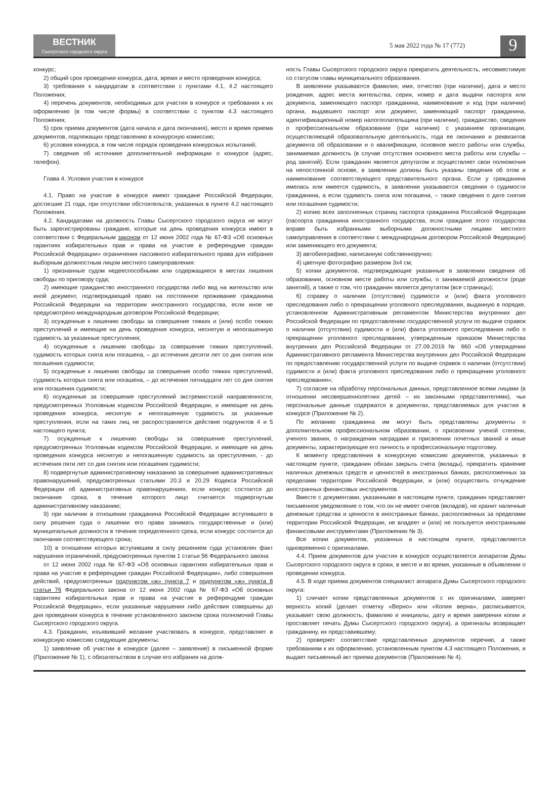ВЕСТНИК
Сысертского городского округа
5 мая 2022 года № 17 (772)
9
конкурс;
2) общий срок проведения конкурса, дата, время и место проведения конкурса;
3) требования к кандидатам в соответствии с пунктами 4.1, 4.2 настоящего Положения;
4) перечень документов, необходимых для участия в конкурсе и требования к их оформлению (в том числе формы) в соответствии с пунктом 4.3 настоящего Положения;
5) срок приема документов (дата начала и дата окончания), место и время приема документов, подлежащих представлению в конкурсную комиссию;
6) условия конкурса, в том числе порядок проведения конкурсных испытаний;
7) сведения об источнике дополнительной информации о конкурсе (адрес, телефон).
Глава 4. Условия участия в конкурсе
4.1. Право на участие в конкурсе имеют граждане Российской Федерации, достигшие 21 года, при отсутствии обстоятельств, указанных в пункте 4.2 настоящего Положения.
4.2. Кандидатами на должность Главы Сысертского городского округа не могут быть зарегистрированы граждане, которые на день проведения конкурса имеют в соответствии с Федеральным законом от 12 июня 2002 года № 67-ФЗ «Об основных гарантиях избирательных прав и права на участие в референдуме граждан Российской Федерации» ограничения пассивного избирательного права для избрания выборным должностным лицом местного самоуправления:
1) признанные судом недееспособными или содержащиеся в местах лишения свободы по приговору суда;
2) имеющие гражданство иностранного государства либо вид на жительство или иной документ, подтверждающий право на постоянное проживание гражданина Российской Федерации на территории иностранного государства, если иное не предусмотрено международным договором Российской Федерации;
3) осужденные к лишению свободы за совершение тяжких и (или) особо тяжких преступлений и имеющие на день проведения конкурса, неснятую и непогашенную судимость за указанные преступления;
4) осужденные к лишению свободы за совершение тяжких преступлений, судимость которых снята или погашена, – до истечения десяти лет со дня снятия или погашения судимости;
5) осужденные к лишению свободы за совершение особо тяжких преступлений, судимость которых снята или погашена, – до истечения пятнадцати лет со дня снятия или погашения судимости;
6) осужденные за совершение преступлений экстремистской направленности, предусмотренных Уголовным кодексом Российской Федерации, и имеющие на день проведения конкурса, неснятую и непогашенную судимость за указанные преступления, если на таких лиц не распространяется действие подпунктов 4 и 5 настоящего пункта;
7) осужденные к лишению свободы за совершение преступлений, предусмотренных Уголовным кодексом Российской Федерации, и имеющие на день проведения конкурса неснятую и непогашенную судимость за преступления, - до истечения пяти лет со дня снятия или погашения судимости;
8) подвергнутые административному наказанию за совершение административных правонарушений, предусмотренных статьями 20.3 и 20.29 Кодекса Российской Федерации об административных правонарушениях, если конкурс состоится до окончания срока, в течение которого лицо считается подвергнутым административному наказанию;
9) при наличии в отношении гражданина Российской Федерации вступившего в силу решения суда о лишении его права занимать государственные и (или) муниципальные должности в течение определенного срока, если конкурс состоится до окончания соответствующего срока;
10) в отношении которых вступившим в силу решением суда установлен факт нарушения ограничений, предусмотренных пунктом 1 статьи 56 Федерального закона
от 12 июня 2002 года № 67-ФЗ «Об основных гарантиях избирательных прав и права на участие в референдуме граждан Российской Федерации», либо совершения действий, предусмотренных подпунктом «ж» пункта 7 и подпунктом «ж» пункта 8 статьи 76 Федерального закона от 12 июня 2002 года № 67-ФЗ «Об основных гарантиях избирательных прав и права на участие в референдуме граждан Российской Федерации», если указанные нарушения либо действия совершены до дня проведения конкурса в течение установленного законом срока полномочий Главы Сысертского городского округа.
4.3. Гражданин, изъявивший желание участвовать в конкурсе, представляет в конкурсную комиссию следующие документы:
1) заявление об участии в конкурсе (далее – заявление) в письменной форме (Приложение № 1), с обязательством в случае его избрания на долж-
ность Главы Сысертского городского округа прекратить деятельность, несовместимую со статусом главы муниципального образования.
В заявлении указываются фамилия, имя, отчество (при наличии), дата и место рождения, адрес места жительства, серия, номер и дата выдачи паспорта или документа, заменяющего паспорт гражданина, наименование и код (при наличии) органа, выдавшего паспорт или документ, заменяющий паспорт гражданина, идентификационный номер налогоплательщика (при наличии), гражданство, сведения о профессиональном образовании (при наличии) с указанием организации, осуществляющей образовательную деятельность, года ее окончания и реквизитов документа об образовании и о квалификации, основное место работы или службы, занимаемая должность (в случае отсутствия основного места работы или службы – род занятий). Если гражданин является депутатом и осуществляет свои полномочия на непостоянной основе, в заявлении должны быть указаны сведения об этом и наименование соответствующего представительного органа. Если у гражданина имелась или имеется судимость, в заявлении указываются сведения о судимости гражданина, а если судимость снята или погашена, – также сведения о дате снятия или погашения судимости;
2) копию всех заполненных страниц паспорта гражданина Российской Федерации (паспорта гражданина иностранного государства, если граждане этого государства вправе быть избранными выборными должностными лицами местного самоуправления в соответствии с международным договором Российской Федерации) или заменяющего его документа;
3) автобиографию, написанную собственноручно;
4) цветную фотографию размером 3х4 см;
5) копии документов, подтверждающие указанные в заявлении сведения об образовании, основном месте работы или службы, о занимаемой должности (роде занятий), а также о том, что гражданин является депутатом (все страницы);
6) справку о наличии (отсутствии) судимости и (или) факта уголовного преследования либо о прекращении уголовного преследования, выданную в порядке, установленном Административным регламентом Министерства внутренних дел Российской Федерации по предоставлению государственной услуги по выдаче справок о наличии (отсутствии) судимости и (или) факта уголовного преследования либо о прекращении уголовного преследования, утвержденным приказом Министерства внутренних дел Российской Федерации от 27.09.2019 № 660 «Об утверждении Административного регламента Министерства внутренних дел Российской Федерации по предоставлению государственной услуги по выдаче справок о наличии (отсутствии) судимости и (или) факта уголовного преследования либо о прекращении уголовного преследования»;
7) согласие на обработку персональных данных, представленное всеми лицами (в отношении несовершеннолетних детей – их законными представителями), чьи персональные данные содержатся в документах, представляемых для участия в конкурсе (Приложение № 2).
По желанию гражданина им могут быть представлены документы о дополнительном профессиональном образовании, о присвоении ученой степени, ученого звания, о награждении наградами и присвоении почетных званий и иные документы, характеризующие его личность и профессиональную подготовку.
К моменту представления в конкурсную комиссию документов, указанных в настоящем пункте, гражданин обязан закрыть счета (вклады), прекратить хранение наличных денежных средств и ценностей в иностранных банках, расположенных за пределами территории Российской Федерации, и (или) осуществить отчуждение иностранных финансовых инструментов.
Вместе с документами, указанными в настоящем пункте, гражданин представляет письменное уведомление о том, что он не имеет счетов (вкладов), не хранит наличные денежные средства и ценности в иностранных банках, расположенных за пределами территории Российской Федерации, не владеет и (или) не пользуется иностранными финансовыми инструментами (Приложению № 3).
Все копии документов, указанных в настоящем пункте, представляются одновременно с оригиналами.
4.4. Прием документов для участия в конкурсе осуществляется аппаратом Думы Сысертского городского округа в сроки, в месте и во время, указанные в объявлении о проведении конкурса.
4.5. В ходе приема документов специалист аппарата Думы Сысертского городского округа:
1) сличает копии представленных документов с их оригиналами, заверяет верность копий (делает отметку «Верно» или «Копия верна», расписывается, указывает свою должность, фамилию и инициалы, дату и время заверения копии и проставляет печать Думы Сысертского городского округа), а оригиналы возвращает гражданину, их представившему;
2) проверяет соответствие представленных документов перечню, а также требованиям к их оформлению, установленным пунктом 4.3 настоящего Положения, и выдает письменный акт приема документов (Приложению № 4).